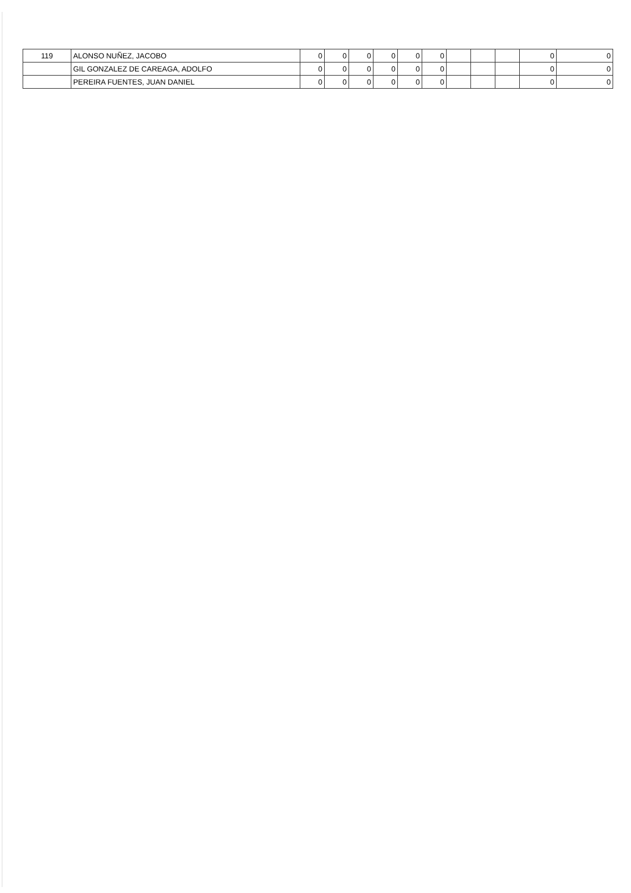| 119 | ALONSO NUÑEZ, JACOBO | 0 | 0 | 0 | 0 | 0 | 0 | | | | 0 | 0 |
| | GIL GONZALEZ DE CAREAGA, ADOLFO | 0 | 0 | 0 | 0 | 0 | 0 | | | | 0 | 0 |
| | PEREIRA FUENTES, JUAN DANIEL | 0 | 0 | 0 | 0 | 0 | 0 | | | | 0 | 0 |